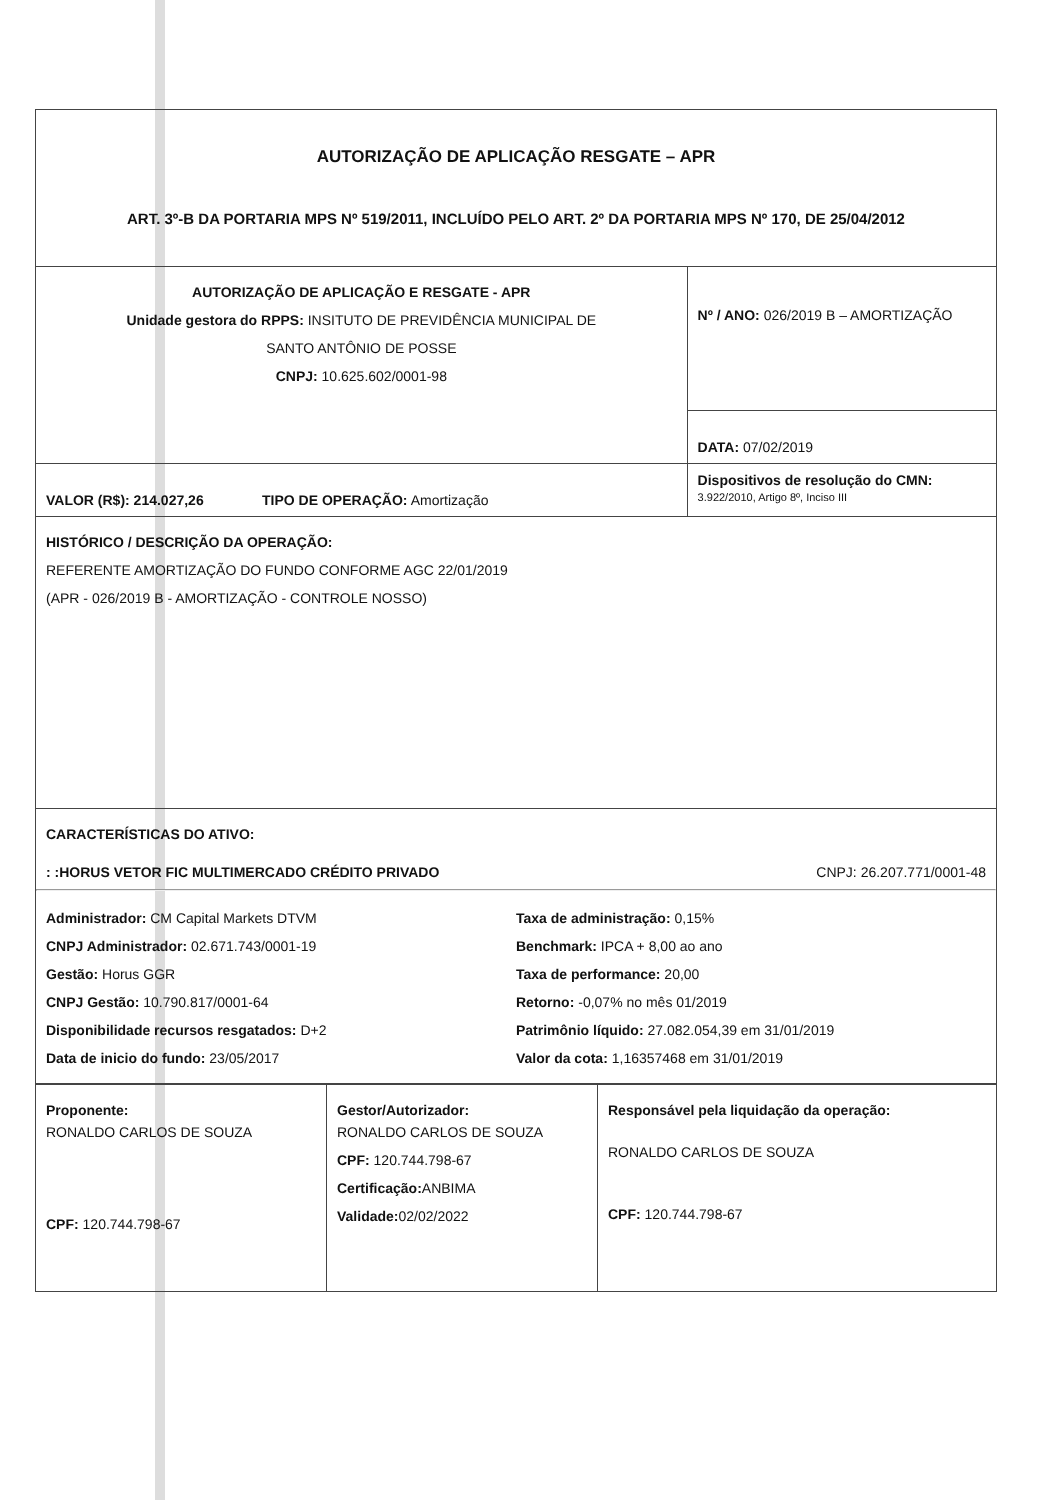| AUTORIZAÇÃO DE APLICAÇÃO RESGATE – APR ART. 3º-B DA PORTARIA MPS Nº 519/2011, INCLUÍDO PELO ART. 2º DA PORTARIA MPS Nº 170, DE 25/04/2012 | |
| AUTORIZAÇÃO DE APLICAÇÃO E RESGATE - APR Unidade gestora do RPPS: INSITUTO DE PREVIDÊNCIA MUNICIPAL DE SANTO ANTÔNIO DE POSSE CNPJ: 10.625.602/0001-98 | Nº / ANO: 026/2019 B – AMORTIZAÇÃO |
| | DATA: 07/02/2019 |
| VALOR (R$): 214.027,26 TIPO DE OPERAÇÃO: Amortização | Dispositivos de resolução do CMN: 3.922/2010, Artigo 8º, Inciso III |
| HISTÓRICO / DESCRIÇÃO DA OPERAÇÃO: REFERENTE AMORTIZAÇÃO DO FUNDO CONFORME AGC 22/01/2019 (APR - 026/2019 B - AMORTIZAÇÃO - CONTROLE NOSSO) | |
| CARACTERÍSTICAS DO ATIVO: : :HORUS VETOR FIC MULTIMERCADO CRÉDITO PRIVADO CNPJ: 26.207.771/0001-48 Administrador: CM Capital Markets DTVM CNPJ Administrador: 02.671.743/0001-19 Gestão: Horus GGR CNPJ Gestão: 10.790.817/0001-64 Disponibilidade recursos resgatados: D+2 Data de inicio do fundo: 23/05/2017 Taxa de administração: 0,15% Benchmark: IPCA + 8,00 ao ano Taxa de performance: 20,00 Retorno: -0,07% no mês 01/2019 Patrimônio líquido: 27.082.054,39 em 31/01/2019 Valor da cota: 1,16357468 em 31/01/2019 | |
| Proponente: RONALDO CARLOS DE SOUZA CPF: 120.744.798-67 | Gestor/Autorizador: RONALDO CARLOS DE SOUZA CPF: 120.744.798-67 Certificação: ANBIMA Validade: 02/02/2022 | Responsável pela liquidação da operação: RONALDO CARLOS DE SOUZA CPF: 120.744.798-67 |